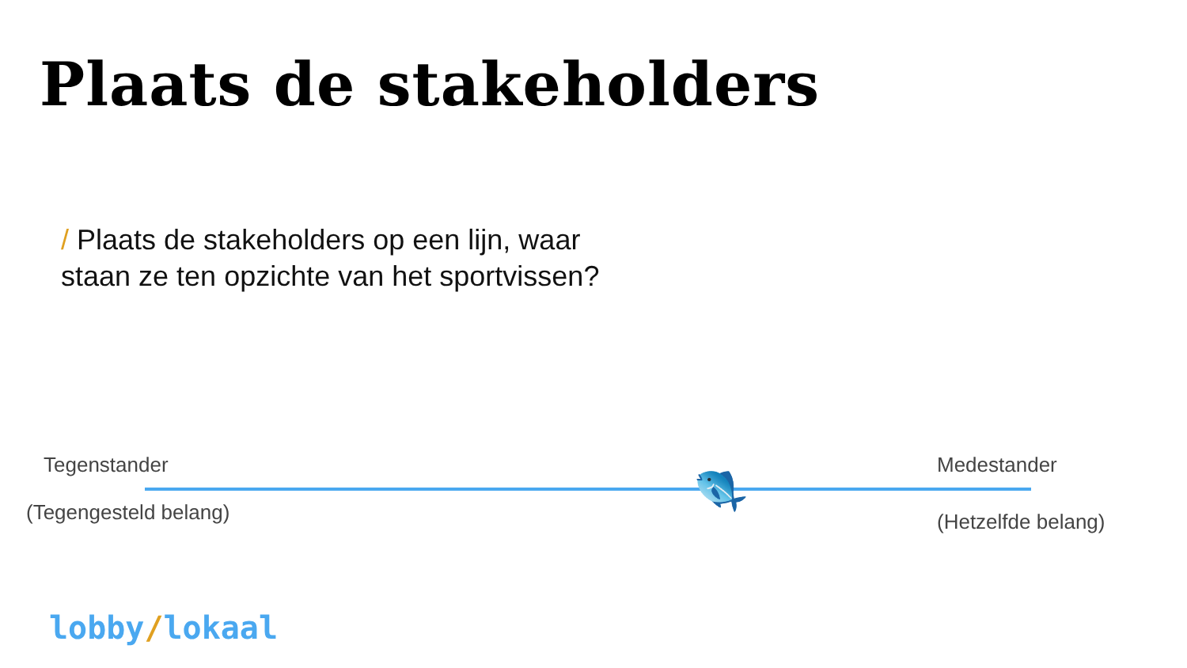Plaats de stakeholders
/ Plaats de stakeholders op een lijn, waar staan ze ten opzichte van het sportvissen?
Tegenstander Medestander
🐟
(Tegengesteld belang) (Hetzelfde belang)
lobby/lokaal